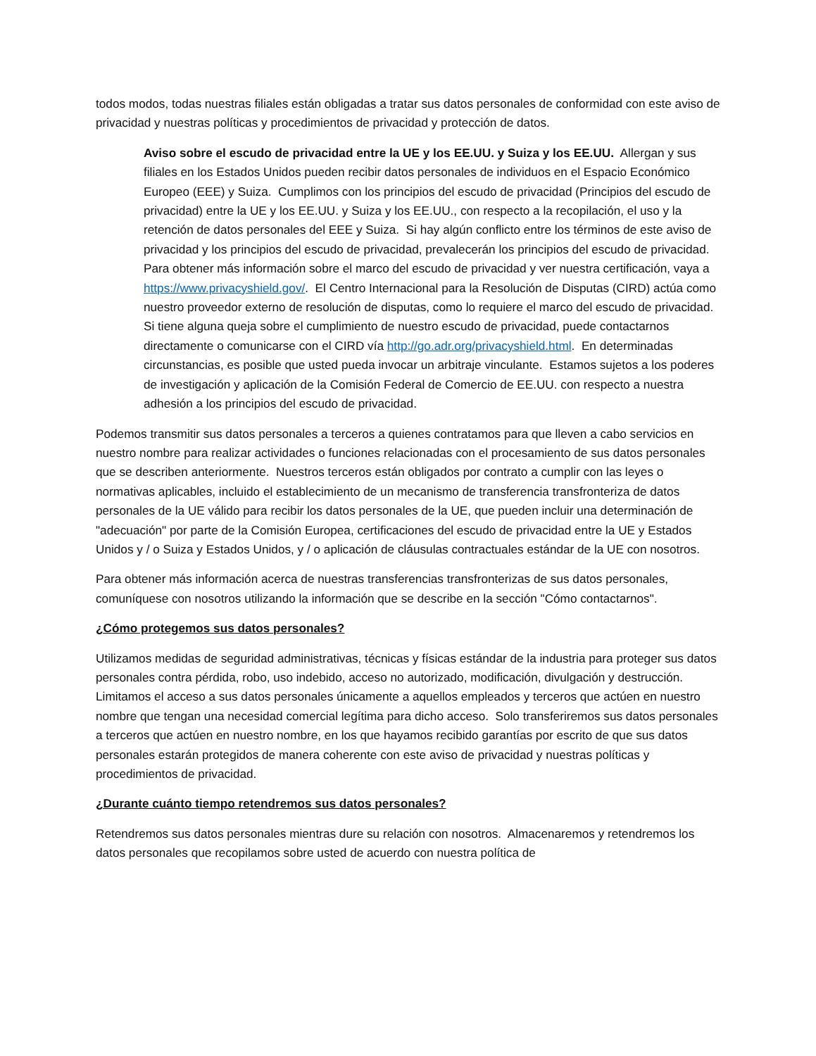todos modos, todas nuestras filiales están obligadas a tratar sus datos personales de conformidad con este aviso de privacidad y nuestras políticas y procedimientos de privacidad y protección de datos.
Aviso sobre el escudo de privacidad entre la UE y los EE.UU. y Suiza y los EE.UU. Allergan y sus filiales en los Estados Unidos pueden recibir datos personales de individuos en el Espacio Económico Europeo (EEE) y Suiza. Cumplimos con los principios del escudo de privacidad (Principios del escudo de privacidad) entre la UE y los EE.UU. y Suiza y los EE.UU., con respecto a la recopilación, el uso y la retención de datos personales del EEE y Suiza. Si hay algún conflicto entre los términos de este aviso de privacidad y los principios del escudo de privacidad, prevalecerán los principios del escudo de privacidad. Para obtener más información sobre el marco del escudo de privacidad y ver nuestra certificación, vaya a https://www.privacyshield.gov/. El Centro Internacional para la Resolución de Disputas (CIRD) actúa como nuestro proveedor externo de resolución de disputas, como lo requiere el marco del escudo de privacidad. Si tiene alguna queja sobre el cumplimiento de nuestro escudo de privacidad, puede contactarnos directamente o comunicarse con el CIRD vía http://go.adr.org/privacyshield.html. En determinadas circunstancias, es posible que usted pueda invocar un arbitraje vinculante. Estamos sujetos a los poderes de investigación y aplicación de la Comisión Federal de Comercio de EE.UU. con respecto a nuestra adhesión a los principios del escudo de privacidad.
Podemos transmitir sus datos personales a terceros a quienes contratamos para que lleven a cabo servicios en nuestro nombre para realizar actividades o funciones relacionadas con el procesamiento de sus datos personales que se describen anteriormente. Nuestros terceros están obligados por contrato a cumplir con las leyes o normativas aplicables, incluido el establecimiento de un mecanismo de transferencia transfronteriza de datos personales de la UE válido para recibir los datos personales de la UE, que pueden incluir una determinación de "adecuación" por parte de la Comisión Europea, certificaciones del escudo de privacidad entre la UE y Estados Unidos y / o Suiza y Estados Unidos, y / o aplicación de cláusulas contractuales estándar de la UE con nosotros.
Para obtener más información acerca de nuestras transferencias transfronterizas de sus datos personales, comuníquese con nosotros utilizando la información que se describe en la sección "Cómo contactarnos".
¿Cómo protegemos sus datos personales?
Utilizamos medidas de seguridad administrativas, técnicas y físicas estándar de la industria para proteger sus datos personales contra pérdida, robo, uso indebido, acceso no autorizado, modificación, divulgación y destrucción. Limitamos el acceso a sus datos personales únicamente a aquellos empleados y terceros que actúen en nuestro nombre que tengan una necesidad comercial legítima para dicho acceso. Solo transferiremos sus datos personales a terceros que actúen en nuestro nombre, en los que hayamos recibido garantías por escrito de que sus datos personales estarán protegidos de manera coherente con este aviso de privacidad y nuestras políticas y procedimientos de privacidad.
¿Durante cuánto tiempo retendremos sus datos personales?
Retendremos sus datos personales mientras dure su relación con nosotros. Almacenaremos y retendremos los datos personales que recopilamos sobre usted de acuerdo con nuestra política de